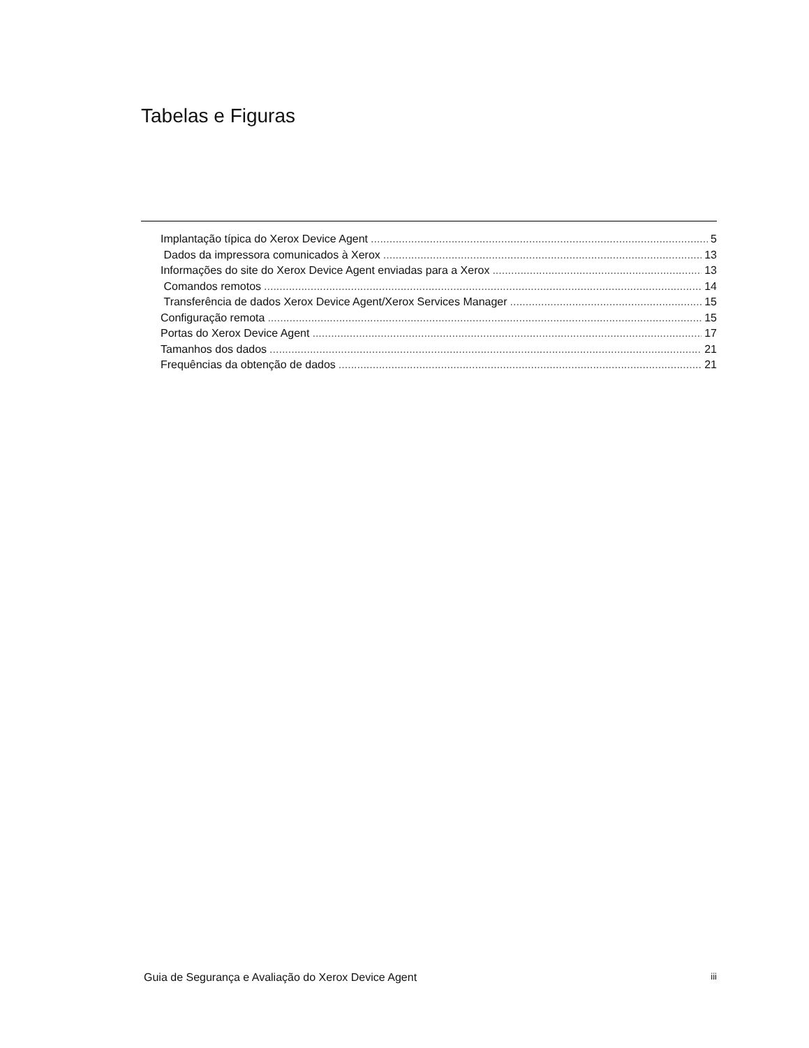Tabelas e Figuras
Implantação típica do Xerox Device Agent 5
Dados da impressora comunicados à Xerox 13
Informações do site do Xerox Device Agent enviadas para a Xerox 13
Comandos remotos 14
Transferência de dados Xerox Device Agent/Xerox Services Manager 15
Configuração remota 15
Portas do Xerox Device Agent 17
Tamanhos dos dados 21
Frequências da obtenção de dados 21
Guia de Segurança e Avaliação do Xerox Device Agent iii